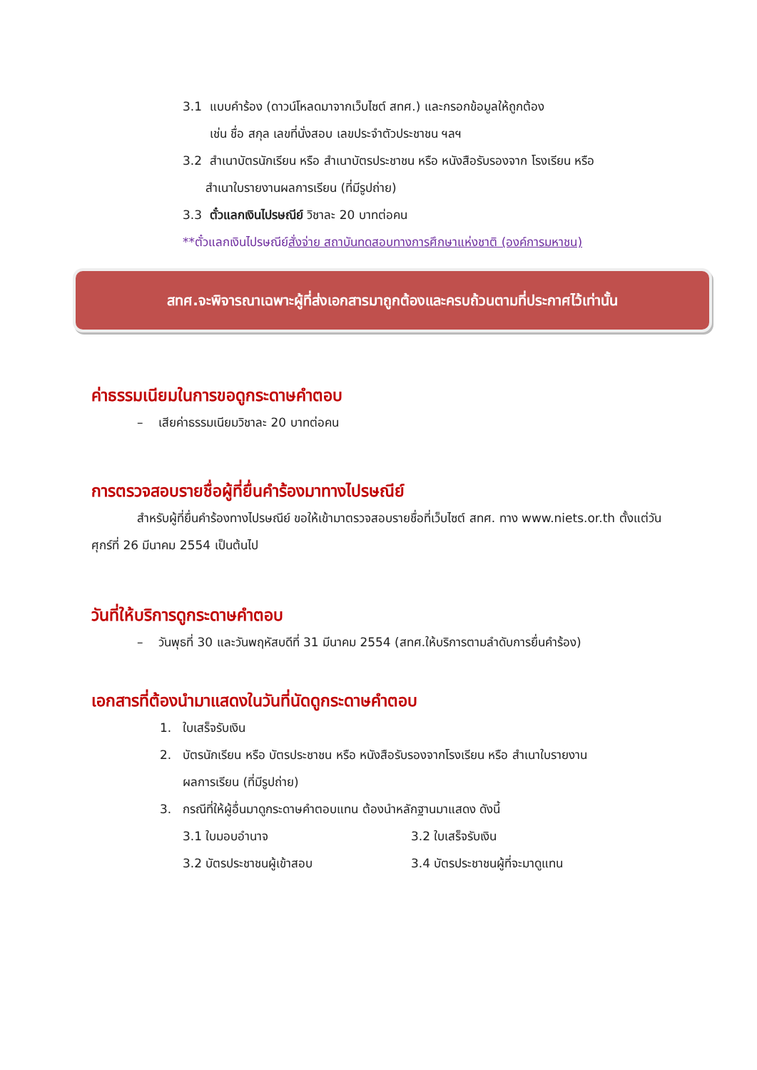3.1 แบบคำร้อง (ดาวน์โหลดมาจากเว็บไซต์ สทศ.) และกรอกข้อมูลให้ถูกต้อง
เช่น ชื่อ สกุล เลขที่นั่งสอบ เลขประจำตัวประชาชน ฯลฯ
3.2 สำเนาบัตรนักเรียน หรือ สำเนาบัตรประชาชน หรือ หนังสือรับรองจาก โรงเรียน หรือ
สำเนาใบรายงานผลการเรียน (ที่มีรูปถ่าย)
3.3 ตั๋วแลกเงินไปรษณีย์ วิชาละ 20 บาทต่อคน
**ตั๋วแลกเงินไปรษณีย์สั่งจ่าย สถาบันทดสอบทางการศึกษาแห่งชาติ (องค์การมหาชน)
สทศ.จะพิจารณาเฉพาะผู้ที่ส่งเอกสารมาถูกต้องและครบถ้วนตามที่ประกาศไว้เท่านั้น
ค่าธรรมเนียมในการขอดูกระดาษคำตอบ
– เสียค่าธรรมเนียมวิชาละ 20 บาทต่อคน
การตรวจสอบรายชื่อผู้ที่ยื่นคำร้องมาทางไปรษณีย์
สำหรับผู้ที่ยื่นคำร้องทางไปรษณีย์ ขอให้เข้ามาตรวจสอบรายชื่อที่เว็บไซต์ สทศ. ทาง www.niets.or.th ตั้งแต่วันศุกร์ที่ 26 มีนาคม 2554 เป็นต้นไป
วันที่ให้บริการดูกระดาษคำตอบ
– วันพุธที่ 30 และวันพฤหัสบดีที่ 31 มีนาคม 2554 (สทศ.ให้บริการตามลำดับการยื่นคำร้อง)
เอกสารที่ต้องนำมาแสดงในวันที่นัดดูกระดาษคำตอบ
1. ใบเสร็จรับเงิน
2. บัตรนักเรียน หรือ บัตรประชาชน หรือ หนังสือรับรองจากโรงเรียน หรือ สำเนาใบรายงาน
ผลการเรียน (ที่มีรูปถ่าย)
3. กรณีที่ให้ผู้อื่นมาดูกระดาษคำตอบแทน ต้องนำหลักฐานมาแสดง ดังนี้
3.1 ใบมอบอำนาจ 3.2 ใบเสร็จรับเงิน 3.2 บัตรประชาชนผู้เข้าสอบ 3.4 บัตรประชาชนผู้ที่จะมาดูแทน